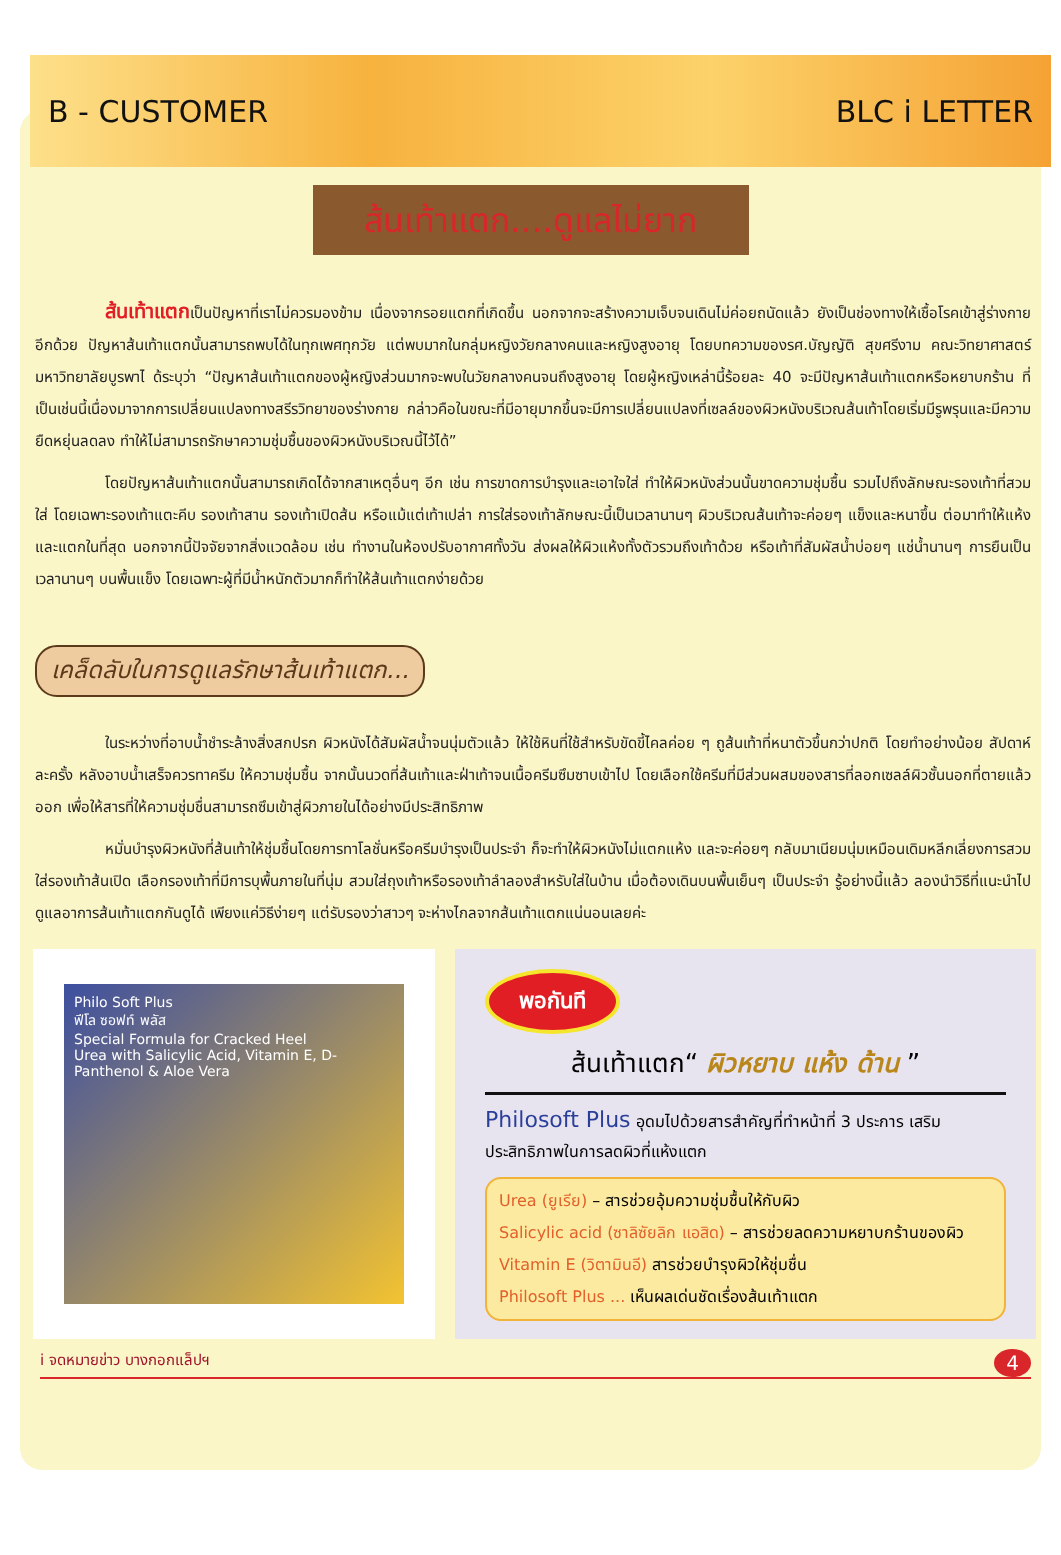B - CUSTOMER BLC i LETTER
ส้นเท้าแตก....ดูแลไม่ยาก
ส้นเท้าแตกเป็นปัญหาที่เราไม่ควรมองข้าม เนื่องจากรอยแตกที่เกิดขึ้น นอกจากจะสร้างความเจ็บจนเดินไม่ค่อยถนัดแล้ว ยังเป็นช่องทางให้เชื้อโรคเข้าสู่ร่างกายอีกด้วย ปัญหาส้นเท้าแตกนั้นสามารถพบได้ในทุกเพศทุกวัย แต่พบมากในกลุ่มหญิงวัยกลางคนและหญิงสูงอายุ โดยบทความของรศ.บัญญัติ สุขศรีงาม คณะวิทยาศาสตร์ มหาวิทยาลัยบูรพาไ ด้ระบุว่า “ปัญหาส้นเท้าแตกของผู้หญิงส่วนมากจะพบในวัยกลางคนจนถึงสูงอายุ โดยผู้หญิงเหล่านี้ร้อยละ 40 จะมีปัญหาส้นเท้าแตกหรือหยาบกร้าน ที่เป็นเช่นนี้เนื่องมาจากการเปลี่ยนแปลงทางสรีรวิทยาของร่างกาย กล่าวคือในขณะที่มีอายุมากขึ้นจะมีการเปลี่ยนแปลงที่เซลล์ของผิวหนังบริเวณส้นเท้าโดยเริ่มมีรูพรุนและมีความยืดหยุ่นลดลง ทำให้ไม่สามารถรักษาความชุ่มชื้นของผิวหนังบริเวณนี้ไว้ได้”
โดยปัญหาส้นเท้าแตกนั้นสามารถเกิดได้จากสาเหตุอื่นๆ อีก เช่น การขาดการบำรุงและเอาใจใส่ ทำให้ผิวหนังส่วนนั้นขาดความชุ่มชื้น รวมไปถึงลักษณะรองเท้าที่สวมใส่ โดยเฉพาะรองเท้าแตะคีบ รองเท้าสาน รองเท้าเปิดส้น หรือแม้แต่เท้าเปล่า การใส่รองเท้าลักษณะนี้เป็นเวลานานๆ ผิวบริเวณส้นเท้าจะค่อยๆ แข็งและหนาขึ้น ต่อมาทำให้แห้งและแตกในที่สุด นอกจากนี้ปัจจัยจากสิ่งแวดล้อม เช่น ทำงานในห้องปรับอากาศทั้งวัน ส่งผลให้ผิวแห้งทั้งตัวรวมถึงเท้าด้วย หรือเท้าที่สัมผัสน้ำบ่อยๆ แช่น้ำนานๆ การยืนเป็นเวลานานๆ บนพื้นแข็ง โดยเฉพาะผู้ที่มีน้ำหนักตัวมากก็ทำให้ส้นเท้าแตกง่ายด้วย
เคล็ดลับในการดูแลรักษาส้นเท้าแตก...
ในระหว่างที่อาบน้ำชำระล้างสิ่งสกปรก ผิวหนังได้สัมผัสน้ำจนนุ่มตัวแล้ว ให้ใช้หินที่ใช้สำหรับขัดขี้ไคลค่อย ๆ ถูส้นเท้าที่หนาตัวขึ้นกว่าปกติ โดยทำอย่างน้อย สัปดาห์ละครั้ง หลังอาบน้ำเสร็จควรทาครีม ให้ความชุ่มชื้น จากนั้นนวดที่ส้นเท้าและฝ่าเท้าจนเนื้อครีมซึมซาบเข้าไป โดยเลือกใช้ครีมที่มีส่วนผสมของสารที่ลอกเซลล์ผิวชั้นนอกที่ตายแล้วออก เพื่อให้สารที่ให้ความชุ่มชื่นสามารถซึมเข้าสู่ผิวภายในได้อย่างมีประสิทธิภาพ
หมั่นบำรุงผิวหนังที่ส้นเท้าให้ชุ่มชื้นโดยการทาโลชั่นหรือครีมบำรุงเป็นประจำ ก็จะทำให้ผิวหนังไม่แตกแห้ง และจะค่อยๆ กลับมาเนียมนุ่มเหมือนเดิมหลีกเลี่ยงการสวมใส่รองเท้าส้นเปิด เลือกรองเท้าที่มีการบุพื้นภายในที่นุ่ม สวมใส่ถุงเท้าหรือรองเท้าลำลองสำหรับใส่ในบ้าน เมื่อต้องเดินบนพื้นเย็นๆ เป็นประจำ รู้อย่างนี้แล้ว ลองนำวิธีที่แนะนำไปดูแลอาการส้นเท้าแตกกันดูได้ เพียงแค่วิธีง่ายๆ แต่รับรองว่าสาวๆ จะห่างไกลจากส้นเท้าแตกแน่นอนเลยค่ะ
Philo Soft Plus
ฟีโล ซอฟท์ พลัส
Special Formula for Cracked Heel
Urea with Salicylic Acid, Vitamin E, D-Panthenol & Aloe Vera
พอกันที
ส้นเท้าแตก“ ผิวหยาบ แห้ง ด้าน ”
Philosoft Plus อุดมไปด้วยสารสำคัญที่ทำหน้าที่ 3 ประการ เสริมประสิทธิภาพในการลดผิวที่แห้งแตก
Urea (ยูเรีย) – สารช่วยอุ้มความชุ่มชื้นให้กับผิว
Salicylic acid (ซาลิซัยลิก แอสิด) – สารช่วยลดความหยาบกร้านของผิว
Vitamin E (วิตามินอี) สารช่วยบำรุงผิวให้ชุ่มชื่น
Philosoft Plus ... เห็นผลเด่นชัดเรื่องส้นเท้าแตก
i จดหมายข่าว บางกอกแล็ปฯ 4